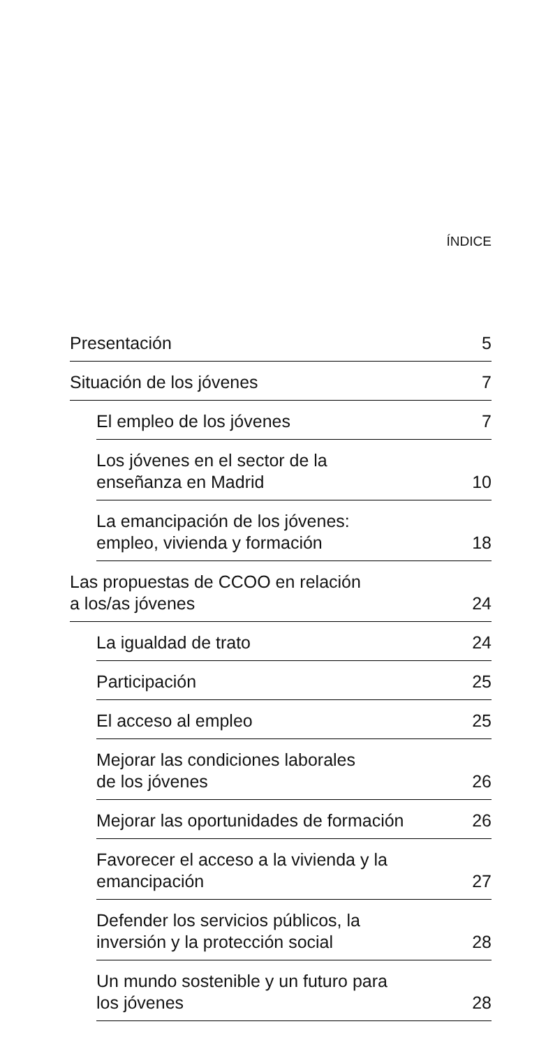ÍNDICE
Presentación 5
Situación de los jóvenes 7
El empleo de los jóvenes 7
Los jóvenes en el sector de la
enseñanza en Madrid 10
La emancipación de los jóvenes:
empleo, vivienda y formación 18
Las propuestas de CCOO en relación
a los/as jóvenes 24
La igualdad de trato 24
Participación 25
El acceso al empleo 25
Mejorar las condiciones laborales
de los jóvenes 26
Mejorar las oportunidades de formación 26
Favorecer el acceso a la vivienda y la
emancipación 27
Defender los servicios públicos, la
inversión y la protección social 28
Un mundo sostenible y un futuro para
los jóvenes 28